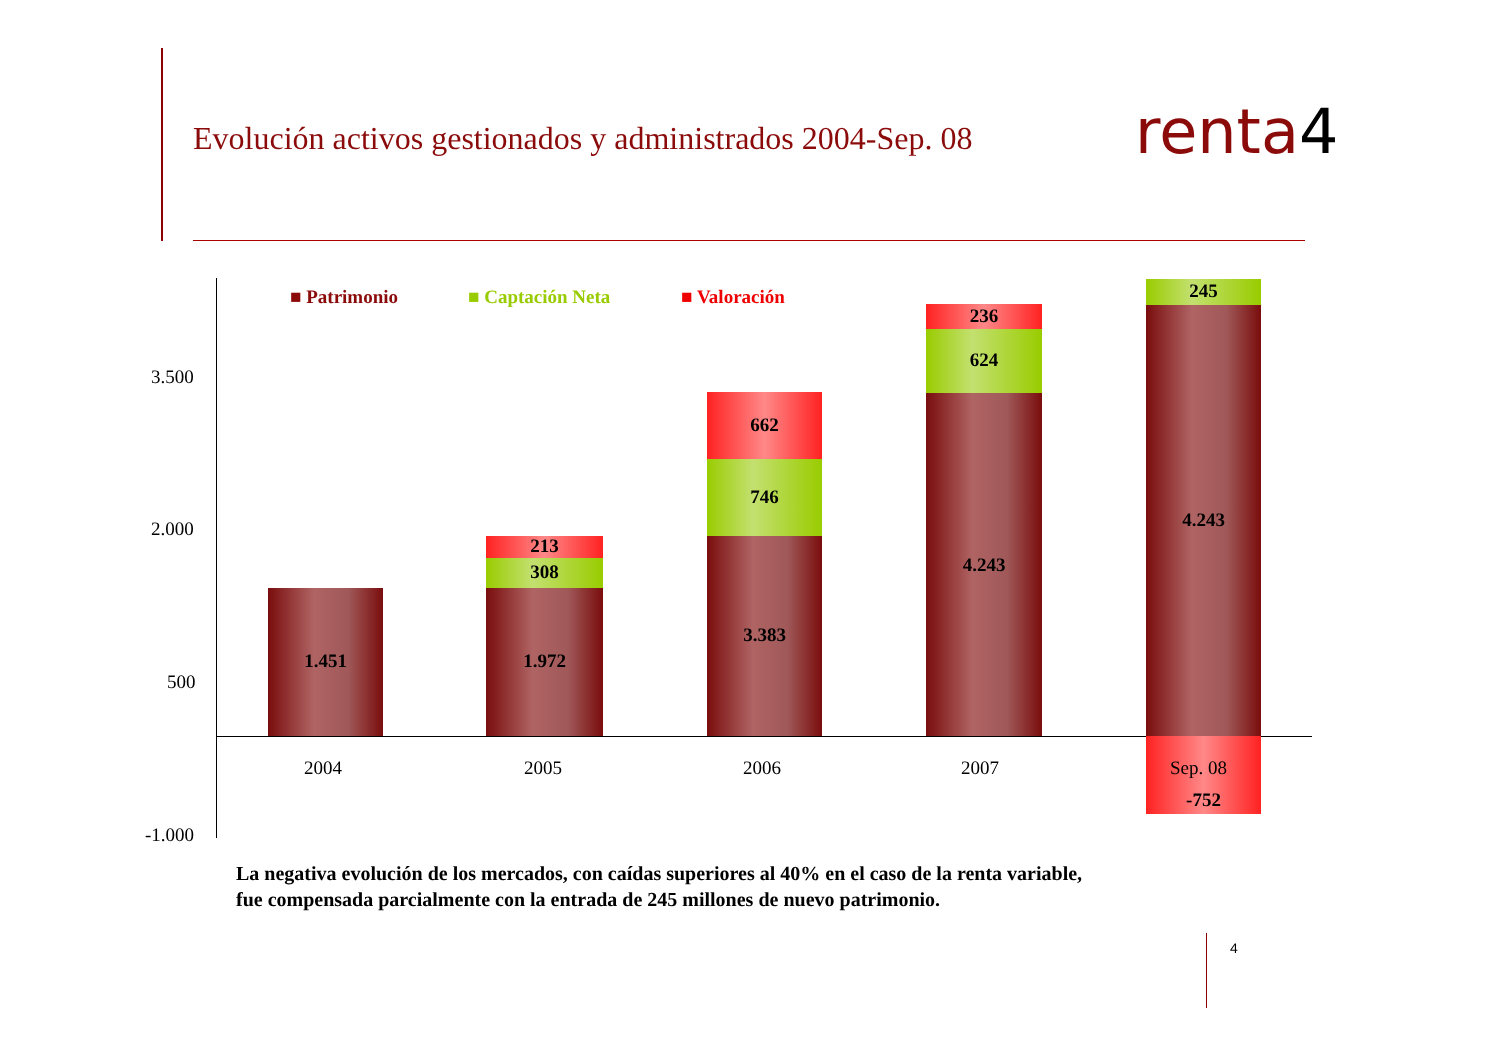Evolución activos gestionados y administrados 2004-Sep. 08
renta4
3.500
2.000
500
-1.000
■ Patrimonio ■ Captación Neta ■ Valoración
1.451 1.972
308
213
3.383
746
662
4.243
624
236
4.243
245
2004 2005 2006 2007 Sep. 08
-752
La negativa evolución de los mercados, con caídas superiores al 40% en el caso de la renta variable,
fue compensada parcialmente con la entrada de 245 millones de nuevo patrimonio.
4